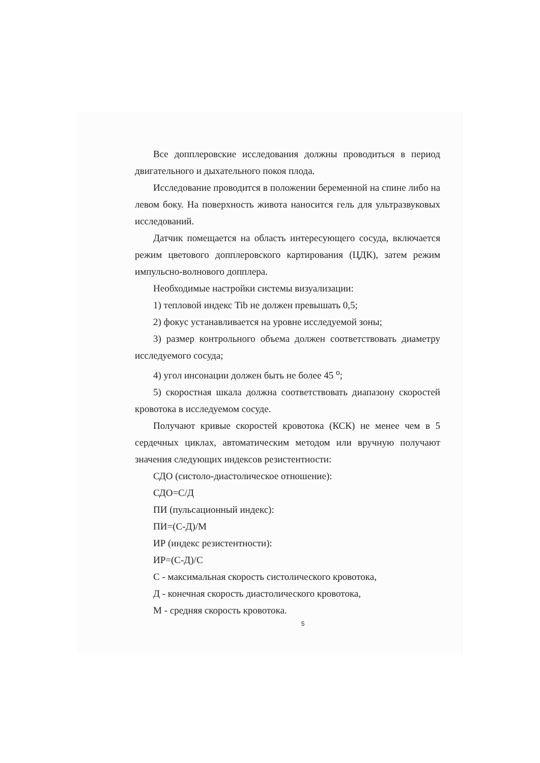Все допплеровские исследования должны проводиться в период двигательного и дыхательного покоя плода.
Исследование проводится в положении беременной на спине либо на левом боку. На поверхность живота наносится гель для ультразвуковых исследований.
Датчик помещается на область интересующего сосуда, включается режим цветового допплеровского картирования (ЦДК), затем режим импульсно-волнового допплера.
Необходимые настройки системы визуализации:
1) тепловой индекс Tib не должен превышать 0,5;
2) фокус устанавливается на уровне исследуемой зоны;
3) размер контрольного объема должен соответствовать диаметру исследуемого сосуда;
4) угол инсонации должен быть не более 45 <sup>о</sup>;
5) скоростная шкала должна соответствовать диапазону скоростей кровотока в исследуемом сосуде.
Получают кривые скоростей кровотока (КСК) не менее чем в 5 сердечных циклах, автоматическим методом или вручную получают значения следующих индексов резистентности:
СДО (систоло-диастолическое отношение):
СДО=С/Д
ПИ (пульсационный индекс):
ПИ=(С-Д)/М
ИР (индекс резистентности):
ИР=(С-Д)/С
С - максимальная скорость систолического кровотока,
Д - конечная скорость диастолического кровотока,
М - средняя скорость кровотока.
5